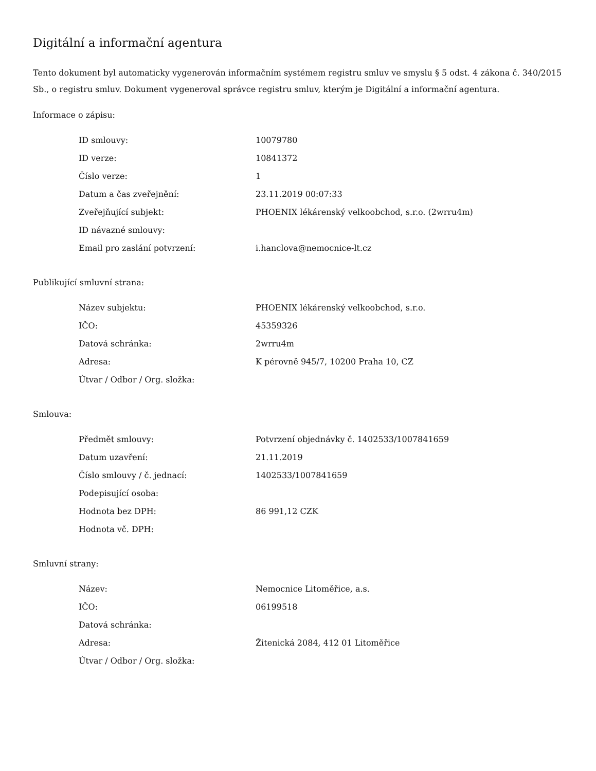Digitální a informační agentura
Tento dokument byl automaticky vygenerován informačním systémem registru smluv ve smyslu § 5 odst. 4 zákona č. 340/2015 Sb., o registru smluv. Dokument vygeneroval správce registru smluv, kterým je Digitální a informační agentura.
Informace o zápisu:
| ID smlouvy: | 10079780 |
| ID verze: | 10841372 |
| Číslo verze: | 1 |
| Datum a čas zveřejnění: | 23.11.2019 00:07:33 |
| Zveřejňující subjekt: | PHOENIX lékárenský velkoobchod, s.r.o. (2wrru4m) |
| ID návazné smlouvy: | |
| Email pro zaslání potvrzení: | i.hanclova@nemocnice-lt.cz |
Publikující smluvní strana:
| Název subjektu: | PHOENIX lékárenský velkoobchod, s.r.o. |
| IČO: | 45359326 |
| Datová schránka: | 2wrru4m |
| Adresa: | K pérovně 945/7, 10200 Praha 10, CZ |
| Útvar / Odbor / Org. složka: | |
Smlouva:
| Předmět smlouvy: | Potvrzení objednávky č. 1402533/1007841659 |
| Datum uzavření: | 21.11.2019 |
| Číslo smlouvy / č. jednací: | 1402533/1007841659 |
| Podepisující osoba: | |
| Hodnota bez DPH: | 86 991,12 CZK |
| Hodnota vč. DPH: | |
Smluvní strany:
| Název: | Nemocnice Litoměřice, a.s. |
| IČO: | 06199518 |
| Datová schránka: | |
| Adresa: | Žitenická 2084, 412 01 Litoměřice |
| Útvar / Odbor / Org. složka: | |